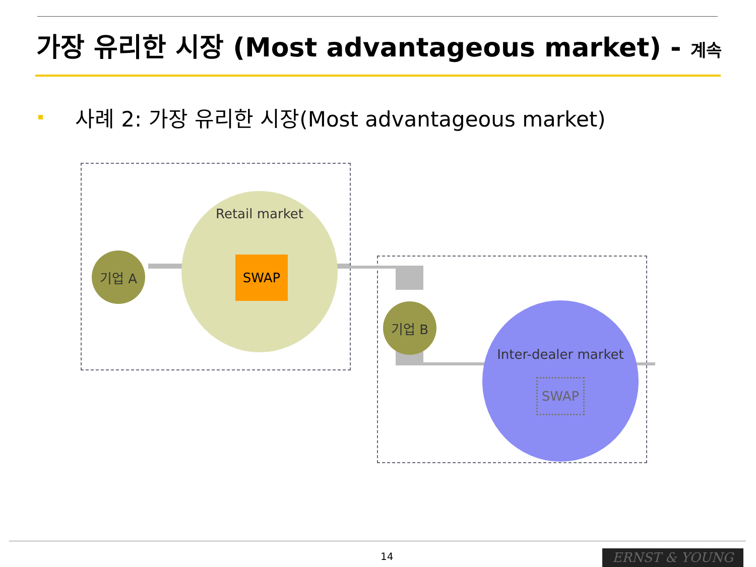가장 유리한 시장 (Most advantageous market) - 계속
사례 2: 가장 유리한 시장(Most advantageous market)
Retail market
기업 A SWAP
기업 B
Inter-dealer market
SWAP
14 ERNST & YOUNG